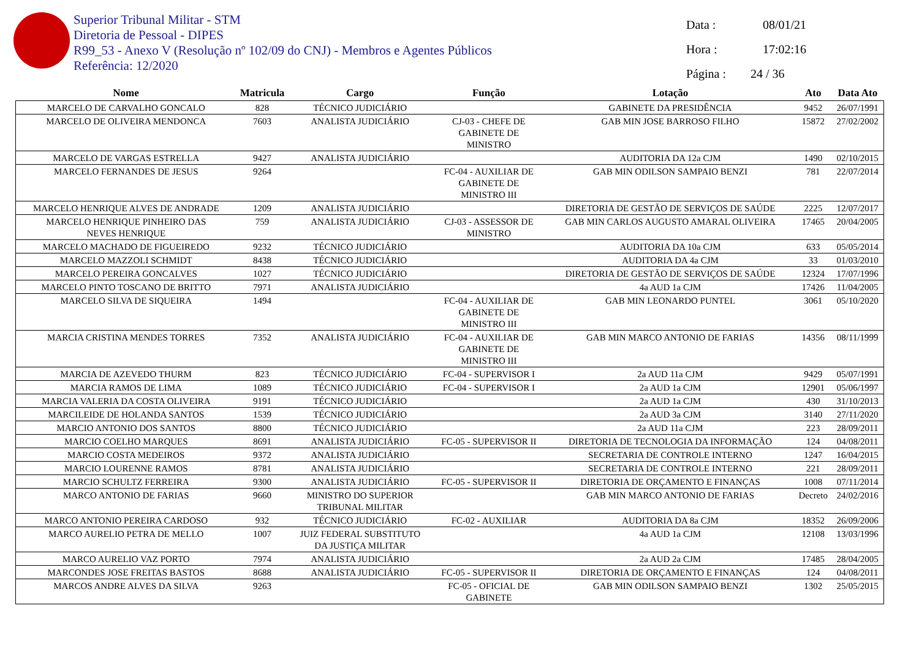Superior Tribunal Militar - STM
Diretoria de Pessoal - DIPES
R99_53 - Anexo V (Resolução nº 102/09 do CNJ) - Membros e Agentes Públicos
Referência: 12/2020
Data : 08/01/21
Hora : 17:02:16
Página : 24 / 36
| Nome | Matricula | Cargo | Função | Lotação | Ato | Data Ato |
| --- | --- | --- | --- | --- | --- | --- |
| MARCELO DE CARVALHO GONCALO | 828 | TÉCNICO JUDICIÁRIO | | GABINETE DA PRESIDÊNCIA | 9452 | 26/07/1991 |
| MARCELO DE OLIVEIRA MENDONCA | 7603 | ANALISTA JUDICIÁRIO | CJ-03 - CHEFE DE GABINETE DE MINISTRO | GAB MIN JOSE BARROSO FILHO | 15872 | 27/02/2002 |
| MARCELO DE VARGAS ESTRELLA | 9427 | ANALISTA JUDICIÁRIO | | AUDITORIA DA 12a CJM | 1490 | 02/10/2015 |
| MARCELO FERNANDES DE JESUS | 9264 | | FC-04 - AUXILIAR DE GABINETE DE MINISTRO III | GAB MIN ODILSON SAMPAIO BENZI | 781 | 22/07/2014 |
| MARCELO HENRIQUE ALVES DE ANDRADE | 1209 | ANALISTA JUDICIÁRIO | | DIRETORIA DE GESTÃO DE SERVIÇOS DE SAÚDE | 2225 | 12/07/2017 |
| MARCELO HENRIQUE PINHEIRO DAS NEVES HENRIQUE | 759 | ANALISTA JUDICIÁRIO | CJ-03 - ASSESSOR DE MINISTRO | GAB MIN CARLOS AUGUSTO AMARAL OLIVEIRA | 17465 | 20/04/2005 |
| MARCELO MACHADO DE FIGUEIREDO | 9232 | TÉCNICO JUDICIÁRIO | | AUDITORIA DA 10a CJM | 633 | 05/05/2014 |
| MARCELO MAZZOLI SCHMIDT | 8438 | TÉCNICO JUDICIÁRIO | | AUDITORIA DA 4a CJM | 33 | 01/03/2010 |
| MARCELO PEREIRA GONCALVES | 1027 | TÉCNICO JUDICIÁRIO | | DIRETORIA DE GESTÃO DE SERVIÇOS DE SAÚDE | 12324 | 17/07/1996 |
| MARCELO PINTO TOSCANO DE BRITTO | 7971 | ANALISTA JUDICIÁRIO | | 4a AUD 1a CJM | 17426 | 11/04/2005 |
| MARCELO SILVA DE SIQUEIRA | 1494 | | FC-04 - AUXILIAR DE GABINETE DE MINISTRO III | GAB MIN LEONARDO PUNTEL | 3061 | 05/10/2020 |
| MARCIA CRISTINA MENDES TORRES | 7352 | ANALISTA JUDICIÁRIO | FC-04 - AUXILIAR DE GABINETE DE MINISTRO III | GAB MIN MARCO ANTONIO DE FARIAS | 14356 | 08/11/1999 |
| MARCIA DE AZEVEDO THURM | 823 | TÉCNICO JUDICIÁRIO | FC-04 - SUPERVISOR I | 2a AUD 11a CJM | 9429 | 05/07/1991 |
| MARCIA RAMOS DE LIMA | 1089 | TÉCNICO JUDICIÁRIO | FC-04 - SUPERVISOR I | 2a AUD 1a CJM | 12901 | 05/06/1997 |
| MARCIA VALERIA DA COSTA OLIVEIRA | 9191 | TÉCNICO JUDICIÁRIO | | 2a AUD 1a CJM | 430 | 31/10/2013 |
| MARCILEIDE DE HOLANDA SANTOS | 1539 | TÉCNICO JUDICIÁRIO | | 2a AUD 3a CJM | 3140 | 27/11/2020 |
| MARCIO ANTONIO DOS SANTOS | 8800 | TÉCNICO JUDICIÁRIO | | 2a AUD 11a CJM | 223 | 28/09/2011 |
| MARCIO COELHO MARQUES | 8691 | ANALISTA JUDICIÁRIO | FC-05 - SUPERVISOR II | DIRETORIA DE TECNOLOGIA DA INFORMAÇÃO | 124 | 04/08/2011 |
| MARCIO COSTA MEDEIROS | 9372 | ANALISTA JUDICIÁRIO | | SECRETARIA DE CONTROLE INTERNO | 1247 | 16/04/2015 |
| MARCIO LOURENNE RAMOS | 8781 | ANALISTA JUDICIÁRIO | | SECRETARIA DE CONTROLE INTERNO | 221 | 28/09/2011 |
| MARCIO SCHULTZ FERREIRA | 9300 | ANALISTA JUDICIÁRIO | FC-05 - SUPERVISOR II | DIRETORIA DE ORÇAMENTO E FINANÇAS | 1008 | 07/11/2014 |
| MARCO ANTONIO DE FARIAS | 9660 | MINISTRO DO SUPERIOR TRIBUNAL MILITAR | | GAB MIN MARCO ANTONIO DE FARIAS | Decreto | 24/02/2016 |
| MARCO ANTONIO PEREIRA CARDOSO | 932 | TÉCNICO JUDICIÁRIO | FC-02 - AUXILIAR | AUDITORIA DA 8a CJM | 18352 | 26/09/2006 |
| MARCO AURELIO PETRA DE MELLO | 1007 | JUIZ FEDERAL SUBSTITUTO DA JUSTIÇA MILITAR | | 4a AUD 1a CJM | 12108 | 13/03/1996 |
| MARCO AURELIO VAZ PORTO | 7974 | ANALISTA JUDICIÁRIO | | 2a AUD 2a CJM | 17485 | 28/04/2005 |
| MARCONDES JOSE FREITAS BASTOS | 8688 | ANALISTA JUDICIÁRIO | FC-05 - SUPERVISOR II | DIRETORIA DE ORÇAMENTO E FINANÇAS | 124 | 04/08/2011 |
| MARCOS ANDRE ALVES DA SILVA | 9263 | | FC-05 - OFICIAL DE GABINETE | GAB MIN ODILSON SAMPAIO BENZI | 1302 | 25/05/2015 |